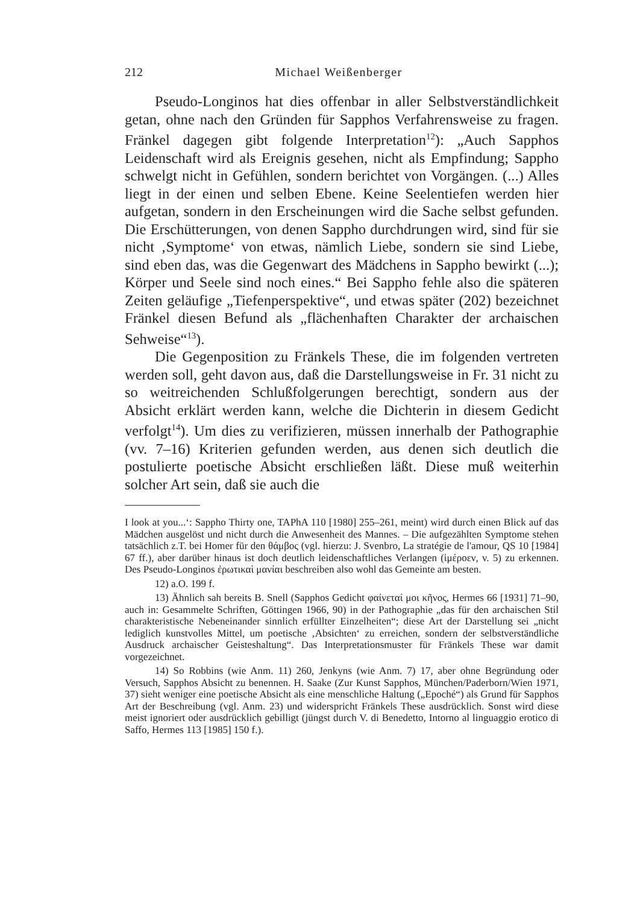212 Michael Weißenberger
Pseudo-Longinos hat dies offenbar in aller Selbstverständlichkeit getan, ohne nach den Gründen für Sapphos Verfahrensweise zu fragen. Fränkel dagegen gibt folgende Interpretation<sup>12</sup>): „Auch Sapphos Leidenschaft wird als Ereignis gesehen, nicht als Empfindung; Sappho schwelgt nicht in Gefühlen, sondern berichtet von Vorgängen. (...) Alles liegt in der einen und selben Ebene. Keine Seelentiefen werden hier aufgetan, sondern in den Erscheinungen wird die Sache selbst gefunden. Die Erschütterungen, von denen Sappho durchdrungen wird, sind für sie nicht ‚Symptome‘ von etwas, nämlich Liebe, sondern sie sind Liebe, sind eben das, was die Gegenwart des Mädchens in Sappho bewirkt (...); Körper und Seele sind noch eines.“ Bei Sappho fehle also die späteren Zeiten geläufige „Tiefenperspektive“, und etwas später (202) bezeichnet Fränkel diesen Befund als „flächenhaften Charakter der archaischen Sehweise“<sup>13</sup>).
Die Gegenposition zu Fränkels These, die im folgenden vertreten werden soll, geht davon aus, daß die Darstellungsweise in Fr. 31 nicht zu so weitreichenden Schlußfolgerungen berechtigt, sondern aus der Absicht erklärt werden kann, welche die Dichterin in diesem Gedicht verfolgt<sup>14</sup>). Um dies zu verifizieren, müssen innerhalb der Pathographie (vv. 7–16) Kriterien gefunden werden, aus denen sich deutlich die postulierte poetische Absicht erschließen läßt. Diese muß weiterhin solcher Art sein, daß sie auch die
I look at you...‘: Sappho Thirty one, TAPhA 110 [1980] 255–261, meint) wird durch einen Blick auf das Mädchen ausgelöst und nicht durch die Anwesenheit des Mannes. – Die aufgezählten Symptome stehen tatsächlich z.T. bei Homer für den θάμβος (vgl. hierzu: J. Svenbro, La stratégie de l'amour, QS 10 [1984] 67 ff.), aber darüber hinaus ist doch deutlich leidenschaftliches Verlangen (ἱμέροεν, v. 5) zu erkennen. Des Pseudo-Longinos ἐρωτικαὶ μανίαι beschreiben also wohl das Gemeinte am besten.
12) a.O. 199 f.
13) Ähnlich sah bereits B. Snell (Sapphos Gedicht φαίνεταί μοι κῆνος, Hermes 66 [1931] 71–90, auch in: Gesammelte Schriften, Göttingen 1966, 90) in der Pathographie „das für den archaischen Stil charakteristische Nebeneinander sinnlich erfüllter Einzelheiten“; diese Art der Darstellung sei „nicht lediglich kunstvolles Mittel, um poetische ‚Absichten‘ zu erreichen, sondern der selbstverständliche Ausdruck archaischer Geisteshaltung“. Das Interpretationsmuster für Fränkels These war damit vorgezeichnet.
14) So Robbins (wie Anm. 11) 260, Jenkyns (wie Anm. 7) 17, aber ohne Begründung oder Versuch, Sapphos Absicht zu benennen. H. Saake (Zur Kunst Sapphos, München/Paderborn/Wien 1971, 37) sieht weniger eine poetische Absicht als eine menschliche Haltung („Epoché“) als Grund für Sapphos Art der Beschreibung (vgl. Anm. 23) und widerspricht Fränkels These ausdrücklich. Sonst wird diese meist ignoriert oder ausdrücklich gebilligt (jüngst durch V. di Benedetto, Intorno al linguaggio erotico di Saffo, Hermes 113 [1985] 150 f.).